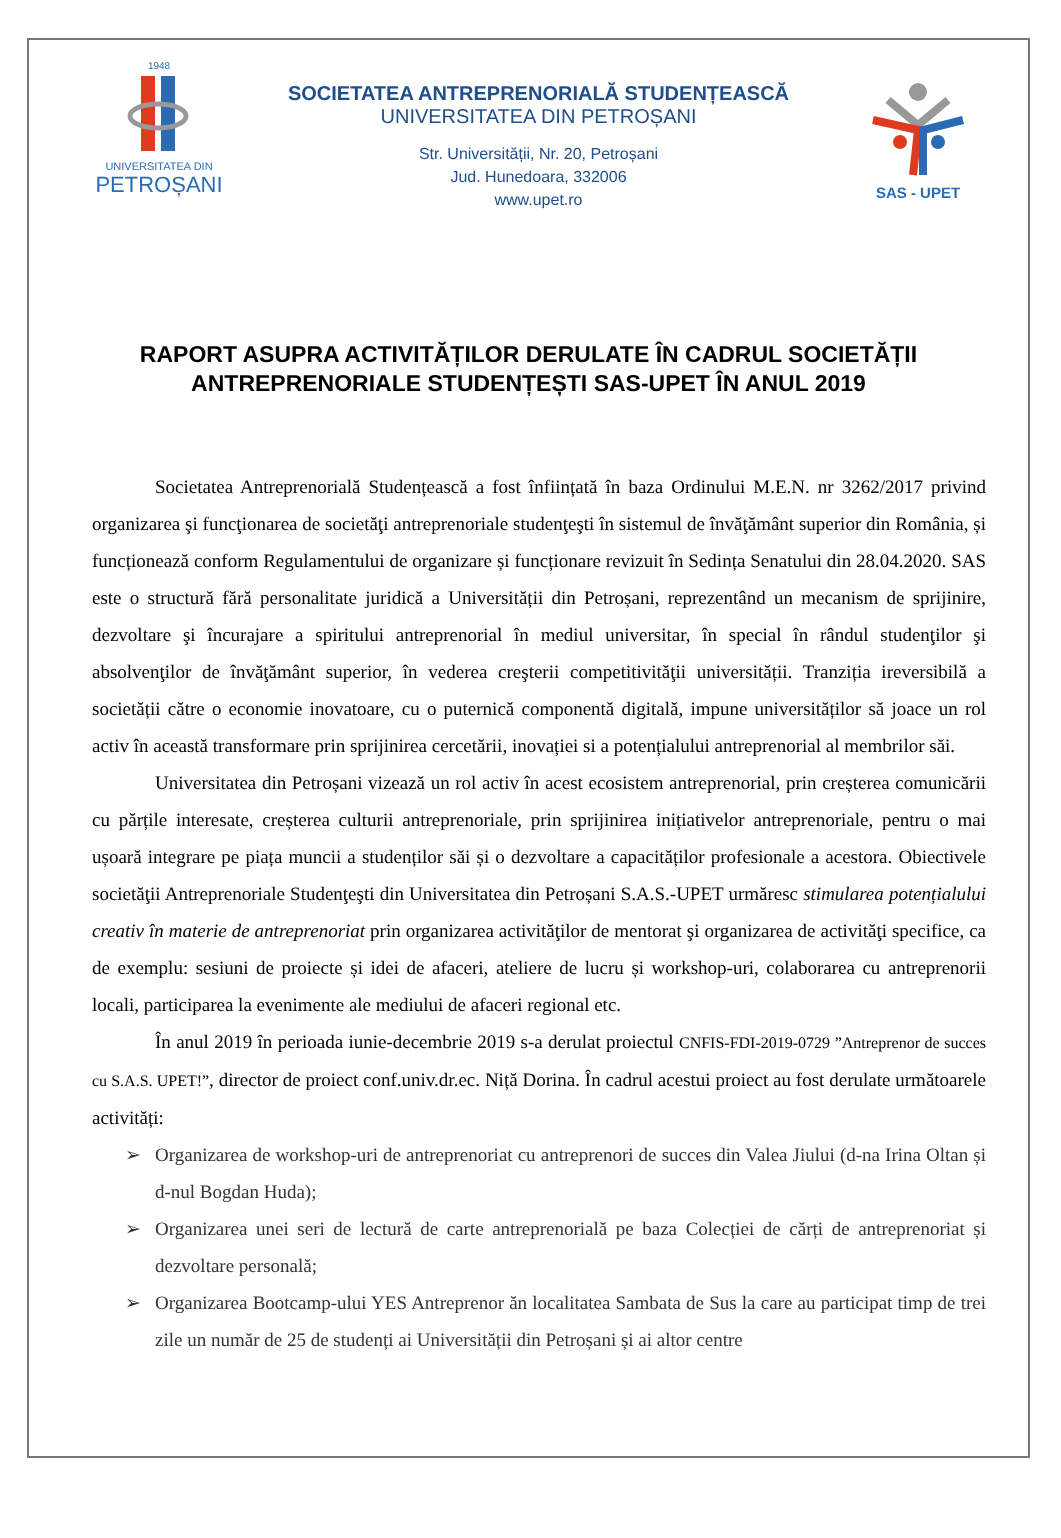1948
UNIVERSITATEA DIN
PETROȘANI
SOCIETATEA ANTREPRENORIALĂ STUDENȚEASCĂ
UNIVERSITATEA DIN PETROȘANI
Str. Universității, Nr. 20, Petroșani
Jud. Hunedoara, 332006
www.upet.ro
SAS - UPET
RAPORT ASUPRA ACTIVITĂȚILOR DERULATE ÎN CADRUL SOCIETĂȚII ANTREPRENORIALE STUDENȚEȘTI SAS-UPET ÎN ANUL 2019
Societatea Antreprenorială Studențească a fost înființată în baza Ordinului M.E.N. nr 3262/2017 privind organizarea şi funcţionarea de societăţi antreprenoriale studenţeşti în sistemul de învăţământ superior din România, și funcționează conform Regulamentului de organizare și funcționare revizuit în Sedința Senatului din 28.04.2020. SAS este o structură fără personalitate juridică a Universității din Petroșani, reprezentând un mecanism de sprijinire, dezvoltare şi încurajare a spiritului antreprenorial în mediul universitar, în special în rândul studenţilor şi absolvenţilor de învăţământ superior, în vederea creşterii competitivităţii universității. Tranziția ireversibilă a societății către o economie inovatoare, cu o puternică componentă digitală, impune universităților să joace un rol activ în această transformare prin sprijinirea cercetării, inovației si a potențialului antreprenorial al membrilor săi.
Universitatea din Petroșani vizează un rol activ în acest ecosistem antreprenorial, prin creșterea comunicării cu părțile interesate, creșterea culturii antreprenoriale, prin sprijinirea inițiativelor antreprenoriale, pentru o mai ușoară integrare pe piața muncii a studenților săi și o dezvoltare a capacităților profesionale a acestora. Obiectivele societăţii Antreprenoriale Studenţeşti din Universitatea din Petroșani S.A.S.-UPET urmăresc stimularea potențialului creativ în materie de antreprenoriat prin organizarea activităţilor de mentorat şi organizarea de activităţi specifice, ca de exemplu: sesiuni de proiecte și idei de afaceri, ateliere de lucru și workshop-uri, colaborarea cu antreprenorii locali, participarea la evenimente ale mediului de afaceri regional etc.
În anul 2019 în perioada iunie-decembrie 2019 s-a derulat proiectul CNFIS-FDI-2019-0729 ”Antreprenor de succes cu S.A.S. UPET!”, director de proiect conf.univ.dr.ec. Niță Dorina. În cadrul acestui proiect au fost derulate următoarele activități:
➢ Organizarea de workshop-uri de antreprenoriat cu antreprenori de succes din Valea Jiului (d-na Irina Oltan și d-nul Bogdan Huda);
➢ Organizarea unei seri de lectură de carte antreprenorială pe baza Colecției de cărți de antreprenoriat și dezvoltare personală;
➢ Organizarea Bootcamp-ului YES Antreprenor ăn localitatea Sambata de Sus la care au participat timp de trei zile un număr de 25 de studenți ai Universității din Petroșani și ai altor centre